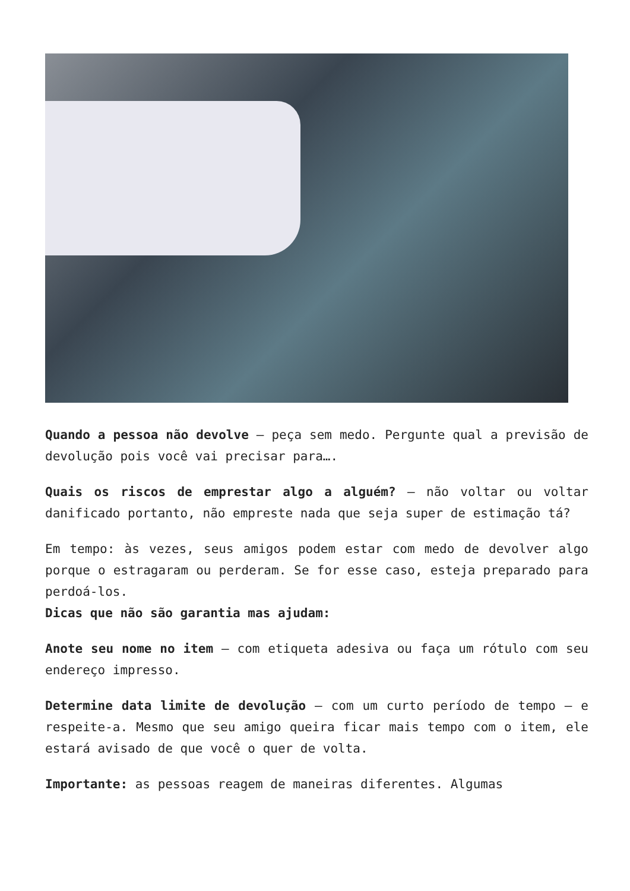Quando a pessoa não devolve – peça sem medo. Pergunte qual a previsão de devolução pois você vai precisar para….
Quais os riscos de emprestar algo a alguém? – não voltar ou voltar danificado portanto, não empreste nada que seja super de estimação tá?
Em tempo: às vezes, seus amigos podem estar com medo de devolver algo porque o estragaram ou perderam. Se for esse caso, esteja preparado para perdoá-los.
Dicas que não são garantia mas ajudam:
Anote seu nome no item – com etiqueta adesiva ou faça um rótulo com seu endereço impresso.
Determine data limite de devolução – com um curto período de tempo – e respeite-a. Mesmo que seu amigo queira ficar mais tempo com o item, ele estará avisado de que você o quer de volta.
Importante: as pessoas reagem de maneiras diferentes. Algumas